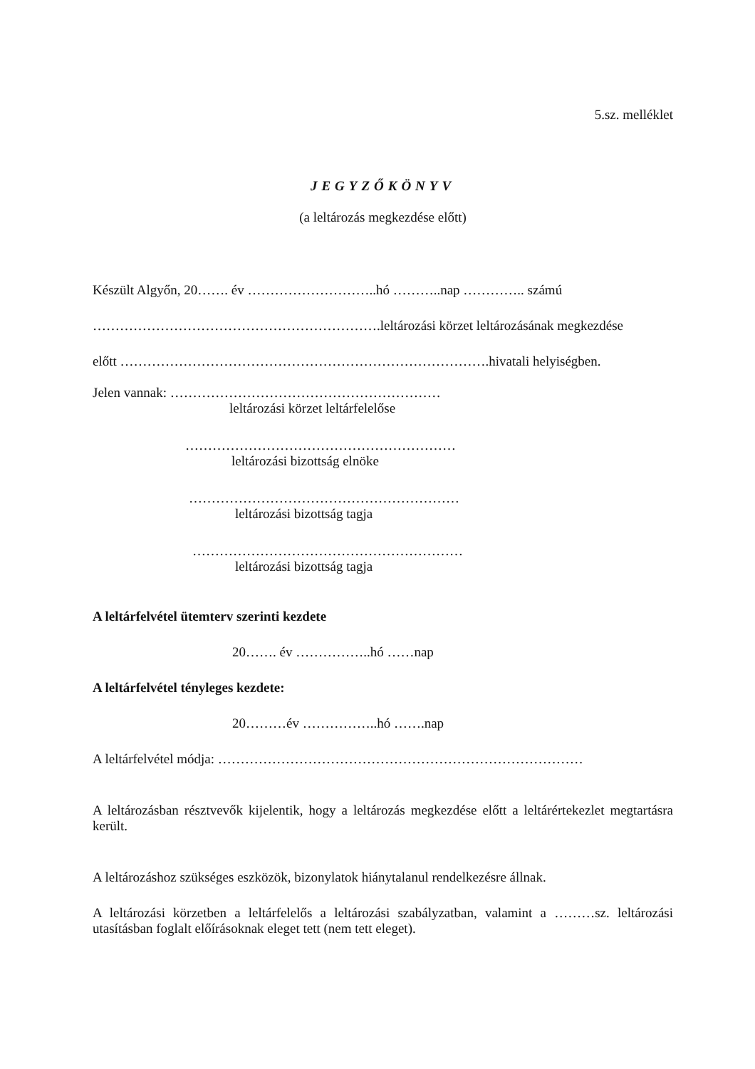5.sz. melléklet
JEGYZŐKÖNYV
(a leltározás megkezdése előtt)
Készült Algyőn, 20……. év ………………………..hó ………..nap ………….. számú
……………………………………………………….leltározási körzet leltározásának megkezdése
előtt ……………………………………………………………………….hivatali helyiségben.
Jelen vannak: ……………………………………………………
leltározási körzet leltárfelelőse
……………………………………………………
leltározási bizottság elnöke
……………………………………………………
leltározási bizottság tagja
……………………………………………………
leltározási bizottság tagja
A leltárfelvétel ütemterv szerinti kezdete
20……. év ……………..hó ……nap
A leltárfelvétel tényleges kezdete:
20………év ……………..hó …….nap
A leltárfelvétel módja: ………………………………………………………………………
A leltározásban résztvevők kijelentik, hogy a leltározás megkezdése előtt a leltárértekezlet megtartásra került.
A leltározáshoz szükséges eszközök, bizonylatok hiánytalanul rendelkezésre állnak.
A leltározási körzetben a leltárfelelős a leltározási szabályzatban, valamint a ………sz. leltározási utasításban foglalt előírásoknak eleget tett (nem tett eleget).